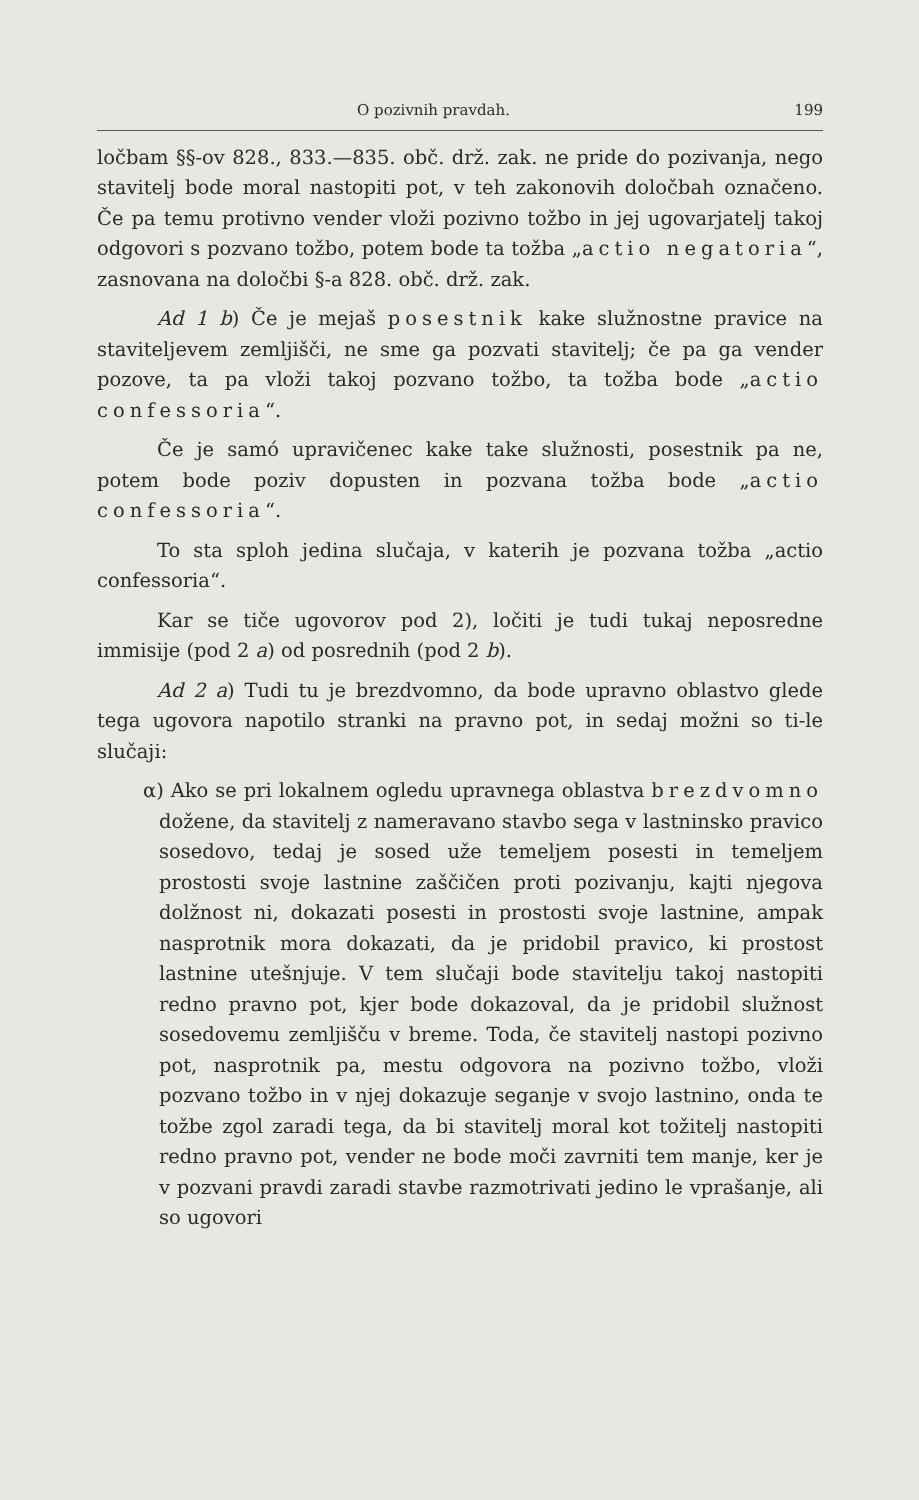O pozivnih pravdah. 199
ločbam §§-ov 828., 833.—835. obč. drž. zak. ne pride do pozivanja, nego stavitelj bode moral nastopiti pot, v teh zakonovih določbah označeno. Če pa temu protivno vender vloži pozivno tožbo in jej ugovarjatelj takoj odgovori s pozvano tožbo, potem bode ta tožba „actio negatoria“, zasnovana na določbi §-a 828. obč. drž. zak.
Ad 1 b) Če je mejaš posestnik kake služnostne pravice na staviteljevem zemljišči, ne sme ga pozvati stavitelj; če pa ga vender pozove, ta pa vloži takoj pozvano tožbo, ta tožba bode „actio confessoria“.
Če je samó upravičenec kake take služnosti, posestnik pa ne, potem bode poziv dopusten in pozvana tožba bode „actio confessoria“.
To sta sploh jedina slučaja, v katerih je pozvana tožba „actio confessoria“.
Kar se tiče ugovorov pod 2), ločiti je tudi tukaj neposredne immisije (pod 2 a) od posrednih (pod 2 b).
Ad 2 a) Tudi tu je brezdvomno, da bode upravno oblastvo glede tega ugovora napotilo stranki na pravno pot, in sedaj možni so ti-le slučaji:
α) Ako se pri lokalnem ogledu upravnega oblastva brezdvomno dožene, da stavitelj z nameravano stavbo sega v lastninsko pravico sosedovo, tedaj je sosed uže temeljem posesti in temeljem prostosti svoje lastnine zaščičen proti pozivanju, kajti njegova dolžnost ni, dokazati posesti in prostosti svoje lastnine, ampak nasprotnik mora dokazati, da je pridobil pravico, ki prostost lastnine utešnjuje. V tem slučaji bode stavitelju takoj nastopiti redno pravno pot, kjer bode dokazoval, da je pridobil služnost sosedovemu zemljišču v breme. Toda, če stavitelj nastopi pozivno pot, nasprotnik pa, mestu odgovora na pozivno tožbo, vloži pozvano tožbo in v njej dokazuje seganje v svojo lastnino, onda te tožbe zgol zaradi tega, da bi stavitelj moral kot tožitelj nastopiti redno pravno pot, vender ne bode moči zavrniti tem manje, ker je v pozvani pravdi zaradi stavbe razmotrivati jedino le vprašanje, ali so ugovori